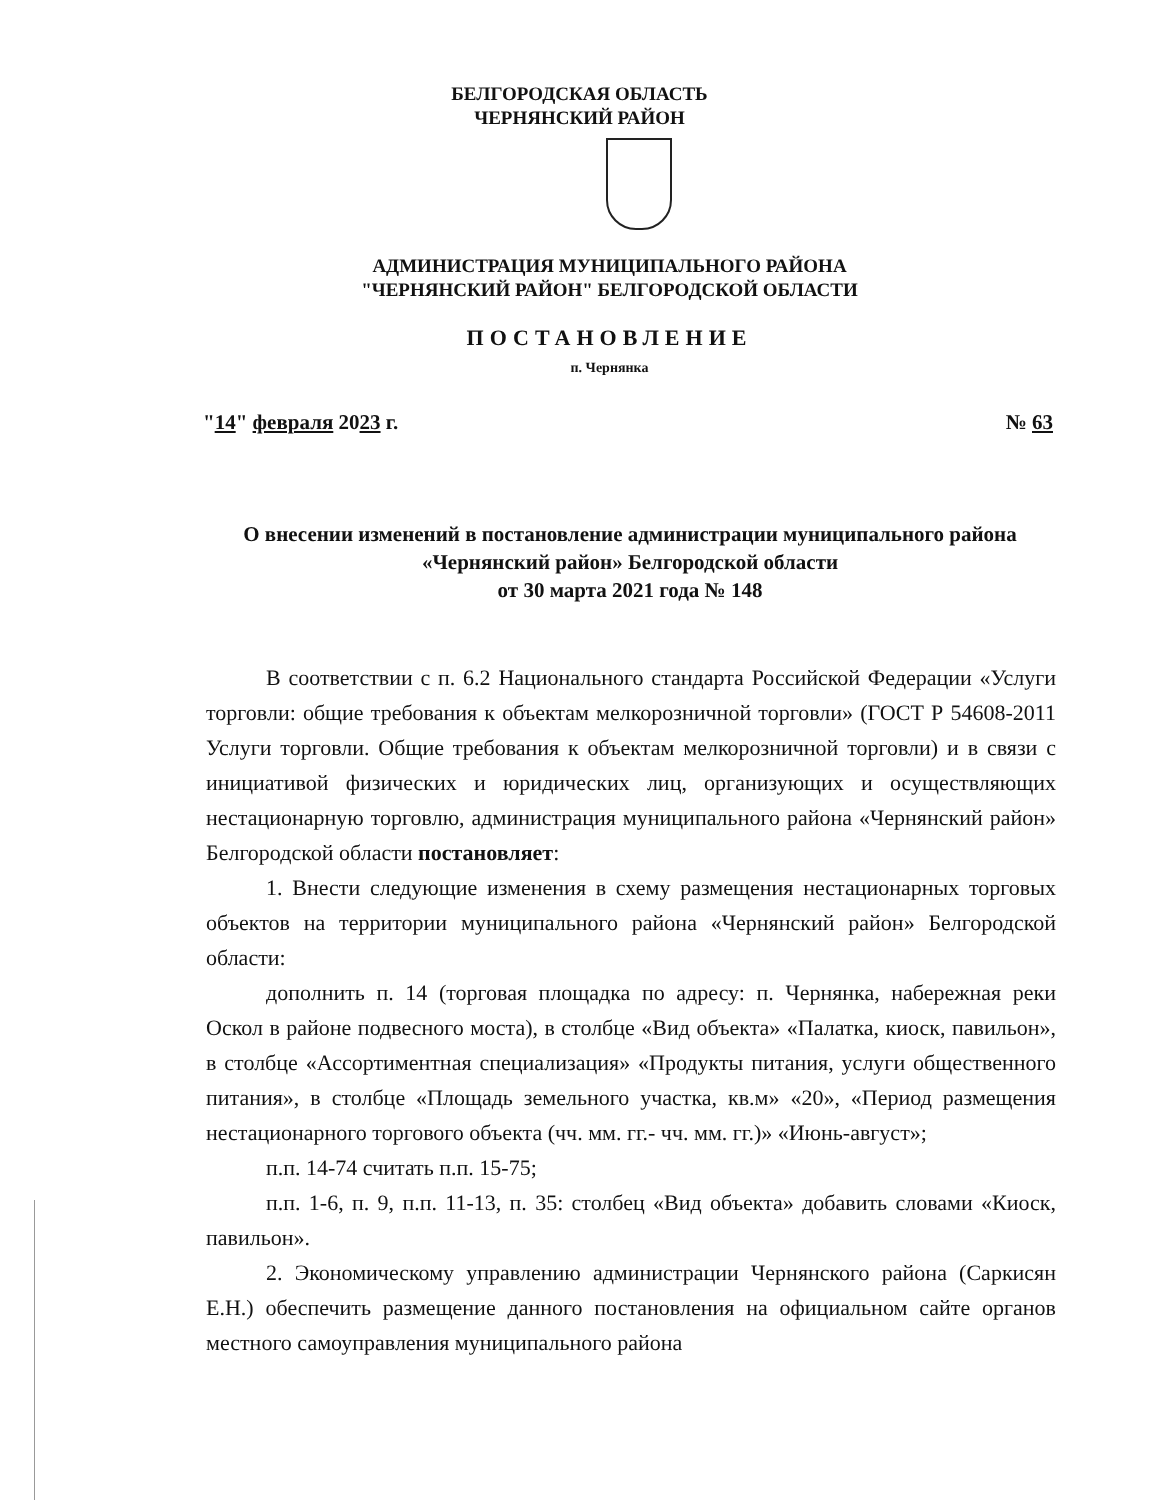БЕЛГОРОДСКАЯ ОБЛАСТЬ
ЧЕРНЯНСКИЙ РАЙОН
АДМИНИСТРАЦИЯ МУНИЦИПАЛЬНОГО РАЙОНА
"ЧЕРНЯНСКИЙ РАЙОН" БЕЛГОРОДСКОЙ ОБЛАСТИ
ПОСТАНОВЛЕНИЕ
п. Чернянка
"14" февраля 2023 г. № 63
О внесении изменений в постановление администрации муниципального района «Чернянский район» Белгородской области
от 30 марта 2021 года № 148
В соответствии с п. 6.2 Национального стандарта Российской Федерации «Услуги торговли: общие требования к объектам мелкорозничной торговли» (ГОСТ Р 54608-2011 Услуги торговли. Общие требования к объектам мелкорозничной торговли) и в связи с инициативой физических и юридических лиц, организующих и осуществляющих нестационарную торговлю, администрация муниципального района «Чернянский район» Белгородской области постановляет:
1. Внести следующие изменения в схему размещения нестационарных торговых объектов на территории муниципального района «Чернянский район» Белгородской области:
дополнить п. 14 (торговая площадка по адресу: п. Чернянка, набережная реки Оскол в районе подвесного моста), в столбце «Вид объекта» «Палатка, киоск, павильон», в столбце «Ассортиментная специализация» «Продукты питания, услуги общественного питания», в столбце «Площадь земельного участка, кв.м» «20», «Период размещения нестационарного торгового объекта (чч. мм. гг.- чч. мм. гг.)» «Июнь-август»;
п.п. 14-74 считать п.п. 15-75;
п.п. 1-6, п. 9, п.п. 11-13, п. 35: столбец «Вид объекта» добавить словами «Киоск, павильон».
2. Экономическому управлению администрации Чернянского района (Саркисян Е.Н.) обеспечить размещение данного постановления на официальном сайте органов местного самоуправления муниципального района